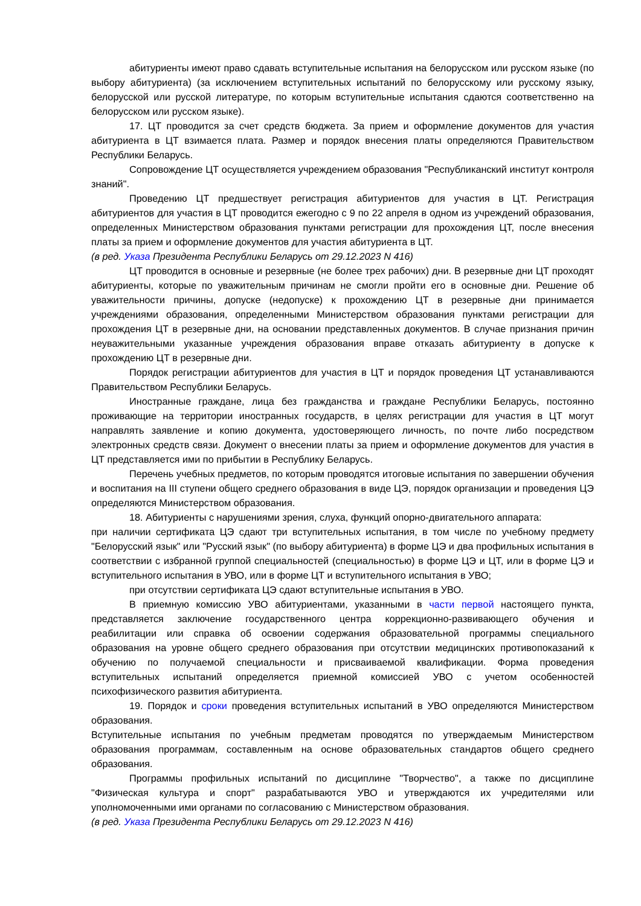абитуриенты имеют право сдавать вступительные испытания на белорусском или русском языке (по выбору абитуриента) (за исключением вступительных испытаний по белорусскому или русскому языку, белорусской или русской литературе, по которым вступительные испытания сдаются соответственно на белорусском или русском языке).
17. ЦТ проводится за счет средств бюджета. За прием и оформление документов для участия абитуриента в ЦТ взимается плата. Размер и порядок внесения платы определяются Правительством Республики Беларусь.
Сопровождение ЦТ осуществляется учреждением образования "Республиканский институт контроля знаний".
Проведению ЦТ предшествует регистрация абитуриентов для участия в ЦТ. Регистрация абитуриентов для участия в ЦТ проводится ежегодно с 9 по 22 апреля в одном из учреждений образования, определенных Министерством образования пунктами регистрации для прохождения ЦТ, после внесения платы за прием и оформление документов для участия абитуриента в ЦТ.
(в ред. Указа Президента Республики Беларусь от 29.12.2023 N 416)
ЦТ проводится в основные и резервные (не более трех рабочих) дни. В резервные дни ЦТ проходят абитуриенты, которые по уважительным причинам не смогли пройти его в основные дни. Решение об уважительности причины, допуске (недопуске) к прохождению ЦТ в резервные дни принимается учреждениями образования, определенными Министерством образования пунктами регистрации для прохождения ЦТ в резервные дни, на основании представленных документов. В случае признания причин неуважительными указанные учреждения образования вправе отказать абитуриенту в допуске к прохождению ЦТ в резервные дни.
Порядок регистрации абитуриентов для участия в ЦТ и порядок проведения ЦТ устанавливаются Правительством Республики Беларусь.
Иностранные граждане, лица без гражданства и граждане Республики Беларусь, постоянно проживающие на территории иностранных государств, в целях регистрации для участия в ЦТ могут направлять заявление и копию документа, удостоверяющего личность, по почте либо посредством электронных средств связи. Документ о внесении платы за прием и оформление документов для участия в ЦТ представляется ими по прибытии в Республику Беларусь.
Перечень учебных предметов, по которым проводятся итоговые испытания по завершении обучения и воспитания на III ступени общего среднего образования в виде ЦЭ, порядок организации и проведения ЦЭ определяются Министерством образования.
18. Абитуриенты с нарушениями зрения, слуха, функций опорно-двигательного аппарата:
при наличии сертификата ЦЭ сдают три вступительных испытания, в том числе по учебному предмету "Белорусский язык" или "Русский язык" (по выбору абитуриента) в форме ЦЭ и два профильных испытания в соответствии с избранной группой специальностей (специальностью) в форме ЦЭ и ЦТ, или в форме ЦЭ и вступительного испытания в УВО, или в форме ЦТ и вступительного испытания в УВО;
при отсутствии сертификата ЦЭ сдают вступительные испытания в УВО.
В приемную комиссию УВО абитуриентами, указанными в части первой настоящего пункта, представляется заключение государственного центра коррекционно-развивающего обучения и реабилитации или справка об освоении содержания образовательной программы специального образования на уровне общего среднего образования при отсутствии медицинских противопоказаний к обучению по получаемой специальности и присваиваемой квалификации. Форма проведения вступительных испытаний определяется приемной комиссией УВО с учетом особенностей психофизического развития абитуриента.
19. Порядок и сроки проведения вступительных испытаний в УВО определяются Министерством образования.
Вступительные испытания по учебным предметам проводятся по утверждаемым Министерством образования программам, составленным на основе образовательных стандартов общего среднего образования.
Программы профильных испытаний по дисциплине "Творчество", а также по дисциплине "Физическая культура и спорт" разрабатываются УВО и утверждаются их учредителями или уполномоченными ими органами по согласованию с Министерством образования.
(в ред. Указа Президента Республики Беларусь от 29.12.2023 N 416)